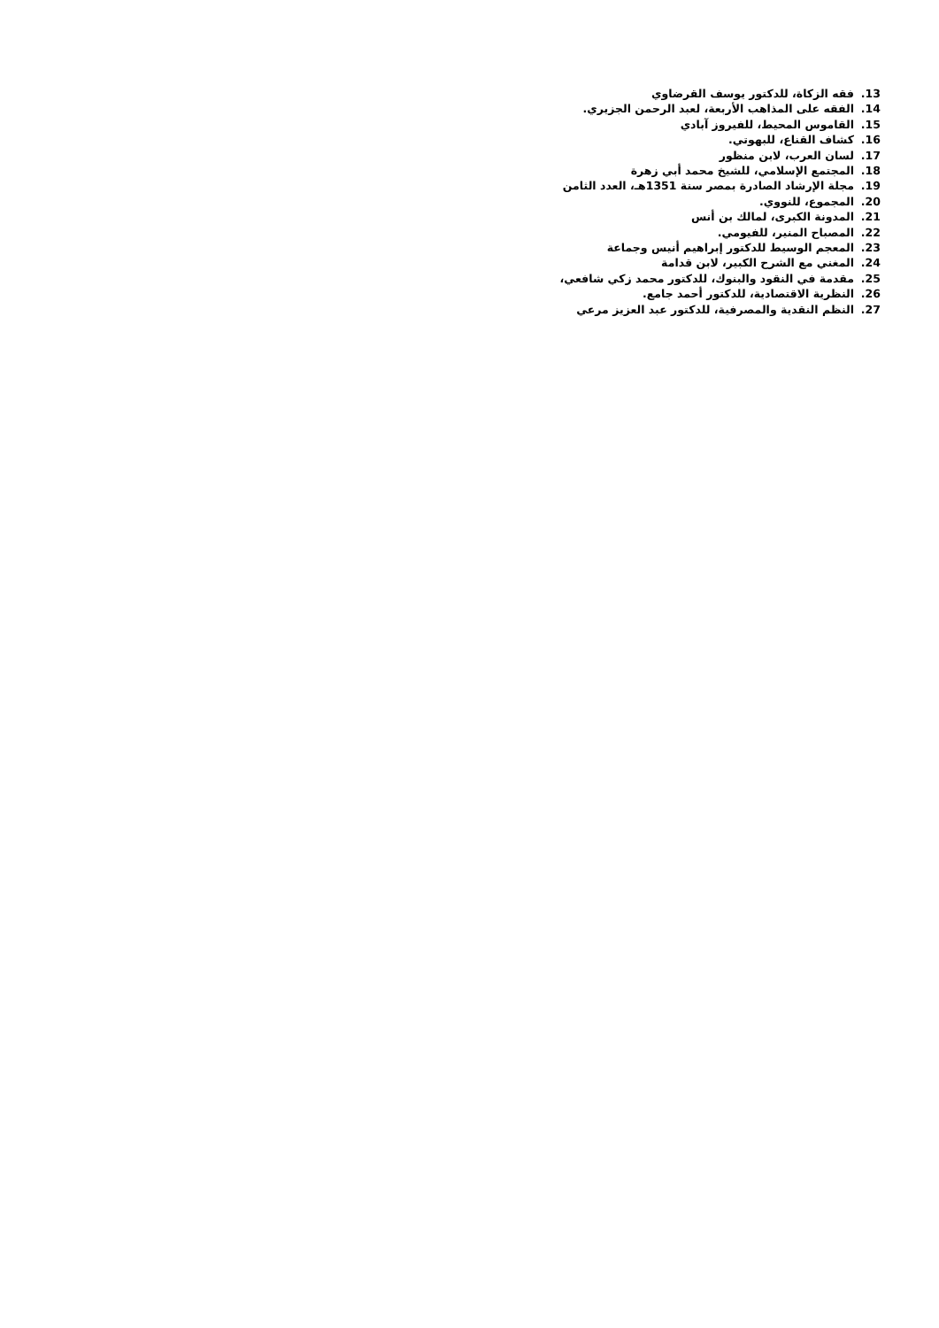13. فقه الزكاة، للدكتور يوسف القرضاوي
14. الفقه على المذاهب الأربعة، لعبد الرحمن الجزيري.
15. القاموس المحيط، للفيروز آبادي
16. كشاف القناع، للبهوتي.
17. لسان العرب، لابن منظور
18. المجتمع الإسلامي، للشيخ محمد أبي زهرة
19. مجلة الإرشاد الصادرة بمصر سنة 1351هـ، العدد الثامن
20. المجموع، للنووي.
21. المدونة الكبرى، لمالك بن أنس
22. المصباح المنير، للفيومي.
23. المعجم الوسيط للدكتور إبراهيم أنيس وجماعة
24. المغني مع الشرح الكبير، لابن قدامة
25. مقدمة في النقود والبنوك، للدكتور محمد زكي شافعي،
26. النظرية الاقتصادية، للدكتور أحمد جامع.
27. النظم النقدية والمصرفية، للدكتور عبد العزيز مرعي